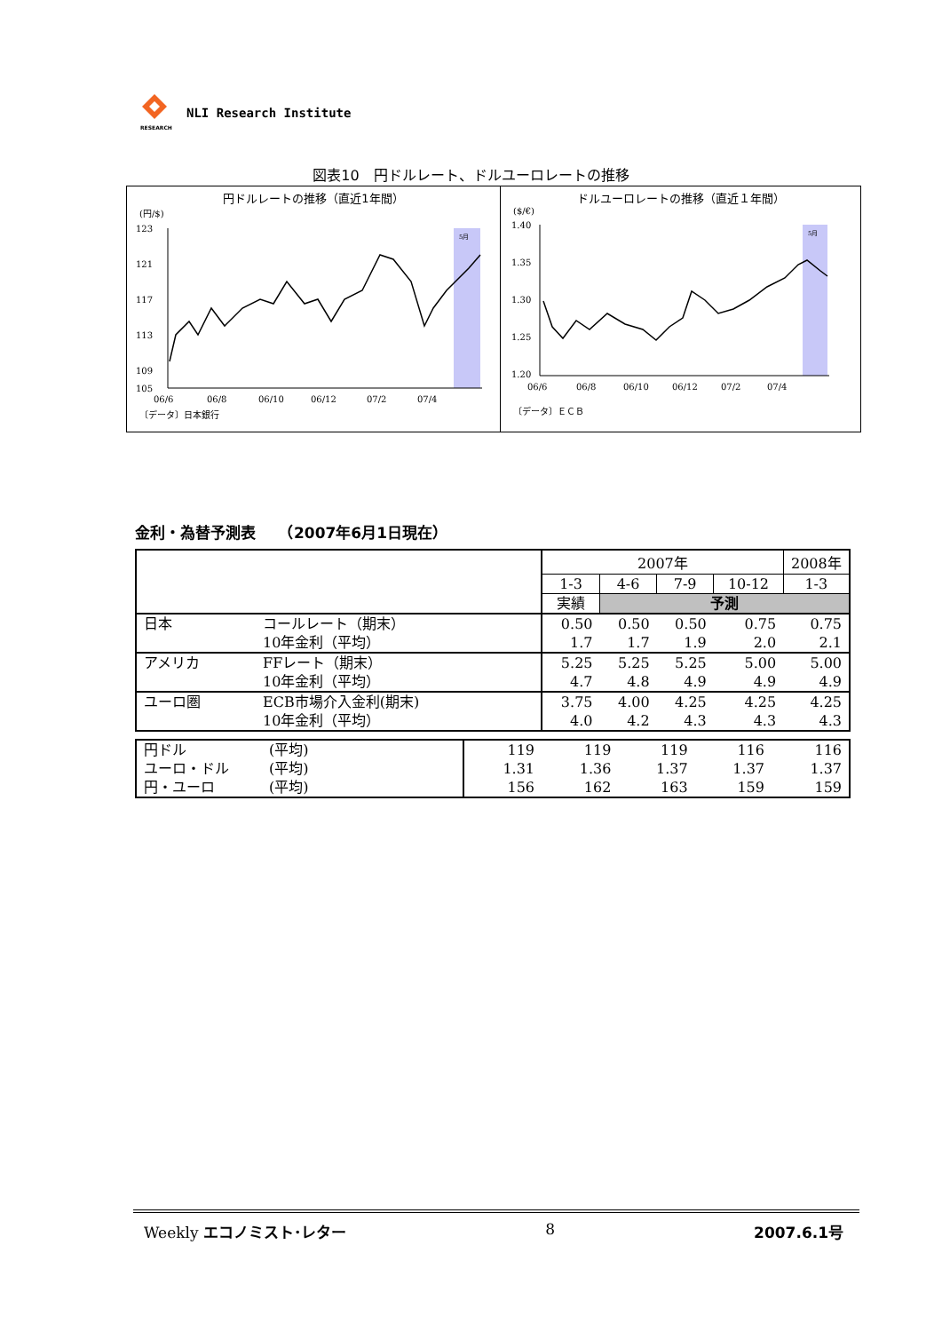RESEARCH
NLI Research Institute
図表10　円ドルレート、ドルユーロレートの推移
円ドルレートの推移（直近1年間）
(円/$)
5月
123
121
117
113
109
105
06/6
06/8
06/10
06/12
07/2
07/4
〔データ〕日本銀行
ドルユーロレートの推移（直近１年間）
($/€)
5月
1.40
1.35
1.30
1.25
1.20
06/6
06/8
06/10
06/12
07/2
07/4
〔データ〕ＥＣＢ
金利・為替予測表　　（2007年6月1日現在）
| | | 2007年 | | | | 2008年 |
| | | 1-3 | 4-6 | 7-9 | 10-12 | 1-3 |
| | | 実績 | 予測 | | | |
| 日本 | コールレート（期末） | 0.50 | 0.50 | 0.50 | 0.75 | 0.75 |
| | 10年金利（平均） | 1.7 | 1.7 | 1.9 | 2.0 | 2.1 |
| アメリカ | FFレート（期末） | 5.25 | 5.25 | 5.25 | 5.00 | 5.00 |
| | 10年金利（平均） | 4.7 | 4.8 | 4.9 | 4.9 | 4.9 |
| ユーロ圏 | ECB市場介入金利(期末) | 3.75 | 4.00 | 4.25 | 4.25 | 4.25 |
| | 10年金利（平均） | 4.0 | 4.2 | 4.3 | 4.3 | 4.3 |
| 円ドル | (平均) | 119 | 119 | 119 | 116 | 116 |
| ユーロ・ドル | (平均) | 1.31 | 1.36 | 1.37 | 1.37 | 1.37 |
| 円・ユーロ | (平均) | 156 | 162 | 163 | 159 | 159 |
Weekly エコノミスト･レター 8 2007.6.1号